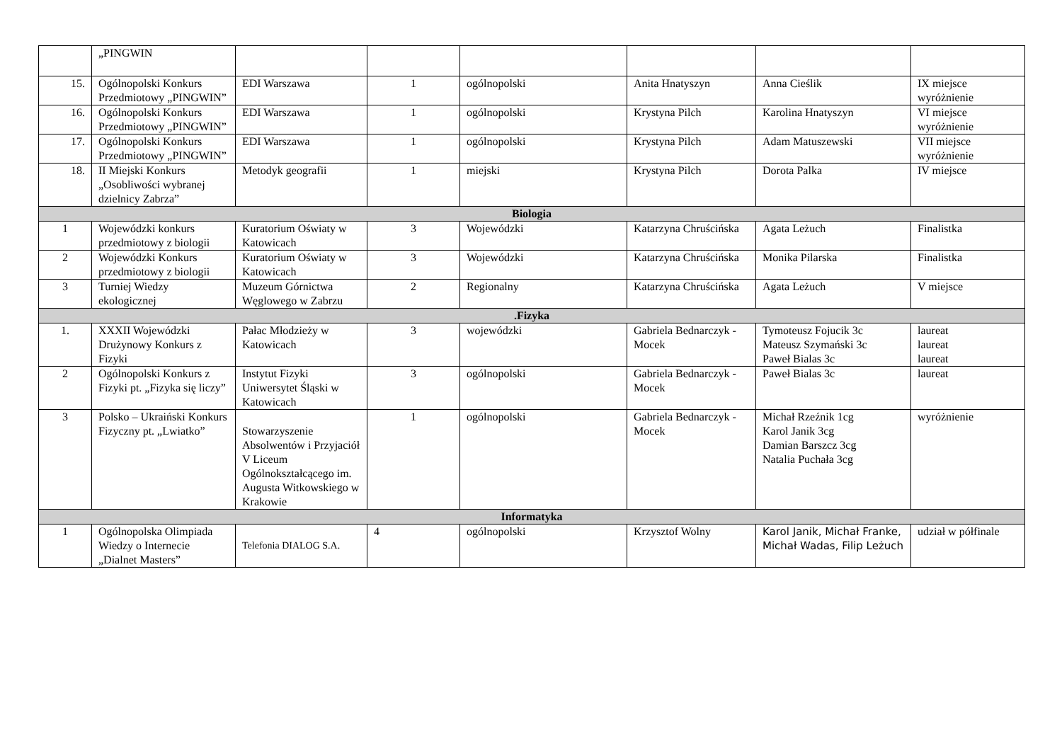| | „PINGWIN | | | | | | |
| 15. | Ogólnopolski Konkurs Przedmiotowy „PINGWIN” | EDI Warszawa | 1 | ogólnopolski | Anita Hnatyszyn | Anna Cieślik | IX miejsce wyróżnienie |
| 16. | Ogólnopolski Konkurs Przedmiotowy „PINGWIN” | EDI Warszawa | 1 | ogólnopolski | Krystyna Pilch | Karolina Hnatyszyn | VI miejsce wyróżnienie |
| 17. | Ogólnopolski Konkurs Przedmiotowy „PINGWIN” | EDI Warszawa | 1 | ogólnopolski | Krystyna Pilch | Adam Matuszewski | VII miejsce wyróżnienie |
| 18. | II Miejski Konkurs „Osobliwości wybranej dzielnicy Zabrza” | Metodyk geografii | 1 | miejski | Krystyna Pilch | Dorota Palka | IV miejsce |
| Biologia | | | | | | | |
| 1 | Wojewódzki konkurs przedmiotowy z biologii | Kuratorium Oświaty w Katowicach | 3 | Wojewódzki | Katarzyna Chruścińska | Agata Leżuch | Finalistka |
| 2 | Wojewódzki Konkurs przedmiotowy z biologii | Kuratorium Oświaty w Katowicach | 3 | Wojewódzki | Katarzyna Chruścińska | Monika Pilarska | Finalistka |
| 3 | Turniej Wiedzy ekologicznej | Muzeum Górnictwa Węglowego w Zabrzu | 2 | Regionalny | Katarzyna Chruścińska | Agata Leżuch | V miejsce |
| .Fizyka | | | | | | | |
| 1. | XXXII Wojewódzki Drużynowy Konkurs z Fizyki | Pałac Młodzieży w Katowicach | 3 | wojewódzki | Gabriela Bednarczyk - Mocek | Tymoteusz Fojucik 3c Mateusz Szymański 3c Paweł Bialas 3c | laureat laureat laureat |
| 2 | Ogólnopolski Konkurs z Fizyki pt. „Fizyka się liczy” | Instytut Fizyki Uniwersytet Śląski w Katowicach | 3 | ogólnopolski | Gabriela Bednarczyk - Mocek | Paweł Bialas 3c | laureat |
| 3 | Polsko – Ukraiński Konkurs Fizyczny pt. „Lwiatko” | Stowarzyszenie Absolwentów i Przyjaciół V Liceum Ogólnokształcącego im. Augusta Witkowskiego w Krakowie | 1 | ogólnopolski | Gabriela Bednarczyk - Mocek | Michał Rzeźnik 1cg Karol Janik 3cg Damian Barszcz 3cg Natalia Puchała 3cg | wyróżnienie |
| Informatyka | | | | | | | |
| 1 | Ogólnopolska Olimpiada Wiedzy o Internecie „Dialnet Masters” | Telefonia DIALOG S.A. | 4 | ogólnopolski | Krzysztof Wolny | Karol Janik, Michał Franke, Michał Wadas, Filip Leżuch | udział w półfinale |